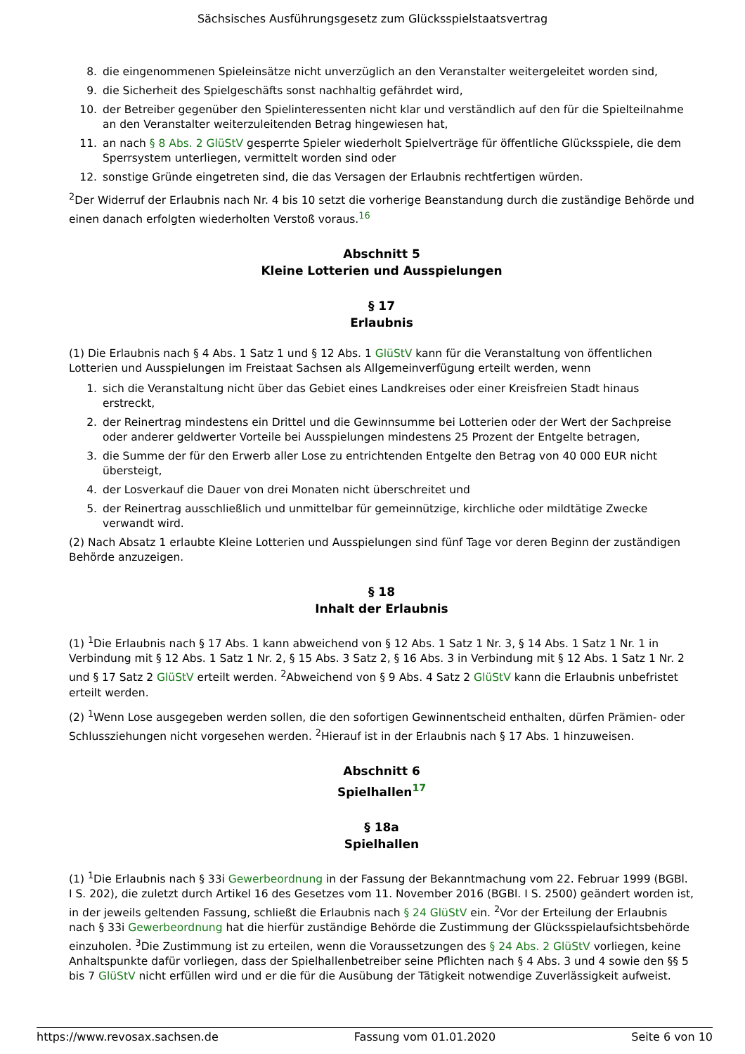Sächsisches Ausführungsgesetz zum Glücksspielstaatsvertrag
8. die eingenommenen Spieleinsätze nicht unverzüglich an den Veranstalter weitergeleitet worden sind,
9. die Sicherheit des Spielgeschäfts sonst nachhaltig gefährdet wird,
10. der Betreiber gegenüber den Spielinteressenten nicht klar und verständlich auf den für die Spielteilnahme an den Veranstalter weiterzuleitenden Betrag hingewiesen hat,
11. an nach § 8 Abs. 2 GlüStV gesperrte Spieler wiederholt Spielverträge für öffentliche Glücksspiele, die dem Sperrsystem unterliegen, vermittelt worden sind oder
12. sonstige Gründe eingetreten sind, die das Versagen der Erlaubnis rechtfertigen würden.
<sup>2</sup> Der Widerruf der Erlaubnis nach Nr. 4 bis 10 setzt die vorherige Beanstandung durch die zuständige Behörde und einen danach erfolgten wiederholten Verstoß voraus.<sup>16</sup>
Abschnitt 5
Kleine Lotterien und Ausspielungen
§ 17
Erlaubnis
(1) Die Erlaubnis nach § 4 Abs. 1 Satz 1 und § 12 Abs. 1 GlüStV kann für die Veranstaltung von öffentlichen Lotterien und Ausspielungen im Freistaat Sachsen als Allgemeinverfügung erteilt werden, wenn
1. sich die Veranstaltung nicht über das Gebiet eines Landkreises oder einer Kreisfreien Stadt hinaus erstreckt,
2. der Reinertrag mindestens ein Drittel und die Gewinnsumme bei Lotterien oder der Wert der Sachpreise oder anderer geldwerter Vorteile bei Ausspielungen mindestens 25 Prozent der Entgelte betragen,
3. die Summe der für den Erwerb aller Lose zu entrichtenden Entgelte den Betrag von 40 000 EUR nicht übersteigt,
4. der Losverkauf die Dauer von drei Monaten nicht überschreitet und
5. der Reinertrag ausschließlich und unmittelbar für gemeinnützige, kirchliche oder mildtätige Zwecke verwandt wird.
(2) Nach Absatz 1 erlaubte Kleine Lotterien und Ausspielungen sind fünf Tage vor deren Beginn der zuständigen Behörde anzuzeigen.
§ 18
Inhalt der Erlaubnis
(1) <sup>1</sup>Die Erlaubnis nach § 17 Abs. 1 kann abweichend von § 12 Abs. 1 Satz 1 Nr. 3, § 14 Abs. 1 Satz 1 Nr. 1 in Verbindung mit § 12 Abs. 1 Satz 1 Nr. 2, § 15 Abs. 3 Satz 2, § 16 Abs. 3 in Verbindung mit § 12 Abs. 1 Satz 1 Nr. 2 und § 17 Satz 2 GlüStV erteilt werden. <sup>2</sup>Abweichend von § 9 Abs. 4 Satz 2 GlüStV kann die Erlaubnis unbefristet erteilt werden.
(2) <sup>1</sup>Wenn Lose ausgegeben werden sollen, die den sofortigen Gewinnentscheid enthalten, dürfen Prämien- oder Schlussziehungen nicht vorgesehen werden. <sup>2</sup>Hierauf ist in der Erlaubnis nach § 17 Abs. 1 hinzuweisen.
Abschnitt 6
Spielhallen<sup>17</sup>
§ 18a
Spielhallen
(1) <sup>1</sup>Die Erlaubnis nach § 33i Gewerbeordnung in der Fassung der Bekanntmachung vom 22. Februar 1999 (BGBl. I S. 202), die zuletzt durch Artikel 16 des Gesetzes vom 11. November 2016 (BGBl. I S. 2500) geändert worden ist, in der jeweils geltenden Fassung, schließt die Erlaubnis nach § 24 GlüStV ein. <sup>2</sup>Vor der Erteilung der Erlaubnis nach § 33i Gewerbeordnung hat die hierfür zuständige Behörde die Zustimmung der Glücksspielaufsichtsbehörde einzuholen. <sup>3</sup>Die Zustimmung ist zu erteilen, wenn die Voraussetzungen des § 24 Abs. 2 GlüStV vorliegen, keine Anhaltspunkte dafür vorliegen, dass der Spielhallenbetreiber seine Pflichten nach § 4 Abs. 3 und 4 sowie den §§ 5 bis 7 GlüStV nicht erfüllen wird und er die für die Ausübung der Tätigkeit notwendige Zuverlässigkeit aufweist.
https://www.revosax.sachsen.de Fassung vom 01.01.2020 Seite 6 von 10